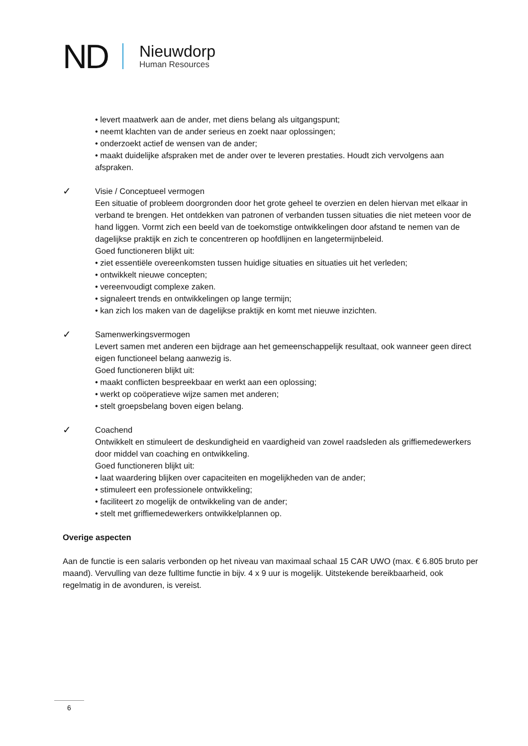ND
Nieuwdorp
Human Resources
• levert maatwerk aan de ander, met diens belang als uitgangspunt;
• neemt klachten van de ander serieus en zoekt naar oplossingen;
• onderzoekt actief de wensen van de ander;
• maakt duidelijke afspraken met de ander over te leveren prestaties. Houdt zich vervolgens aan afspraken.
✓
Visie / Conceptueel vermogen
Een situatie of probleem doorgronden door het grote geheel te overzien en delen hiervan met elkaar in verband te brengen. Het ontdekken van patronen of verbanden tussen situaties die niet meteen voor de hand liggen. Vormt zich een beeld van de toekomstige ontwikkelingen door afstand te nemen van de dagelijkse praktijk en zich te concentreren op hoofdlijnen en langetermijnbeleid.
Goed functioneren blijkt uit:
• ziet essentiële overeenkomsten tussen huidige situaties en situaties uit het verleden;
• ontwikkelt nieuwe concepten;
• vereenvoudigt complexe zaken.
• signaleert trends en ontwikkelingen op lange termijn;
• kan zich los maken van de dagelijkse praktijk en komt met nieuwe inzichten.
✓
Samenwerkingsvermogen
Levert samen met anderen een bijdrage aan het gemeenschappelijk resultaat, ook wanneer geen direct eigen functioneel belang aanwezig is.
Goed functioneren blijkt uit:
• maakt conflicten bespreekbaar en werkt aan een oplossing;
• werkt op coöperatieve wijze samen met anderen;
• stelt groepsbelang boven eigen belang.
✓
Coachend
Ontwikkelt en stimuleert de deskundigheid en vaardigheid van zowel raadsleden als griffiemedewerkers door middel van coaching en ontwikkeling.
Goed functioneren blijkt uit:
• laat waardering blijken over capaciteiten en mogelijkheden van de ander;
• stimuleert een professionele ontwikkeling;
• faciliteert zo mogelijk de ontwikkeling van de ander;
• stelt met griffiemedewerkers ontwikkelplannen op.
Overige aspecten
Aan de functie is een salaris verbonden op het niveau van maximaal schaal 15 CAR UWO (max. € 6.805 bruto per maand). Vervulling van deze fulltime functie in bijv. 4 x 9 uur is mogelijk. Uitstekende bereikbaarheid, ook regelmatig in de avonduren, is vereist.
6